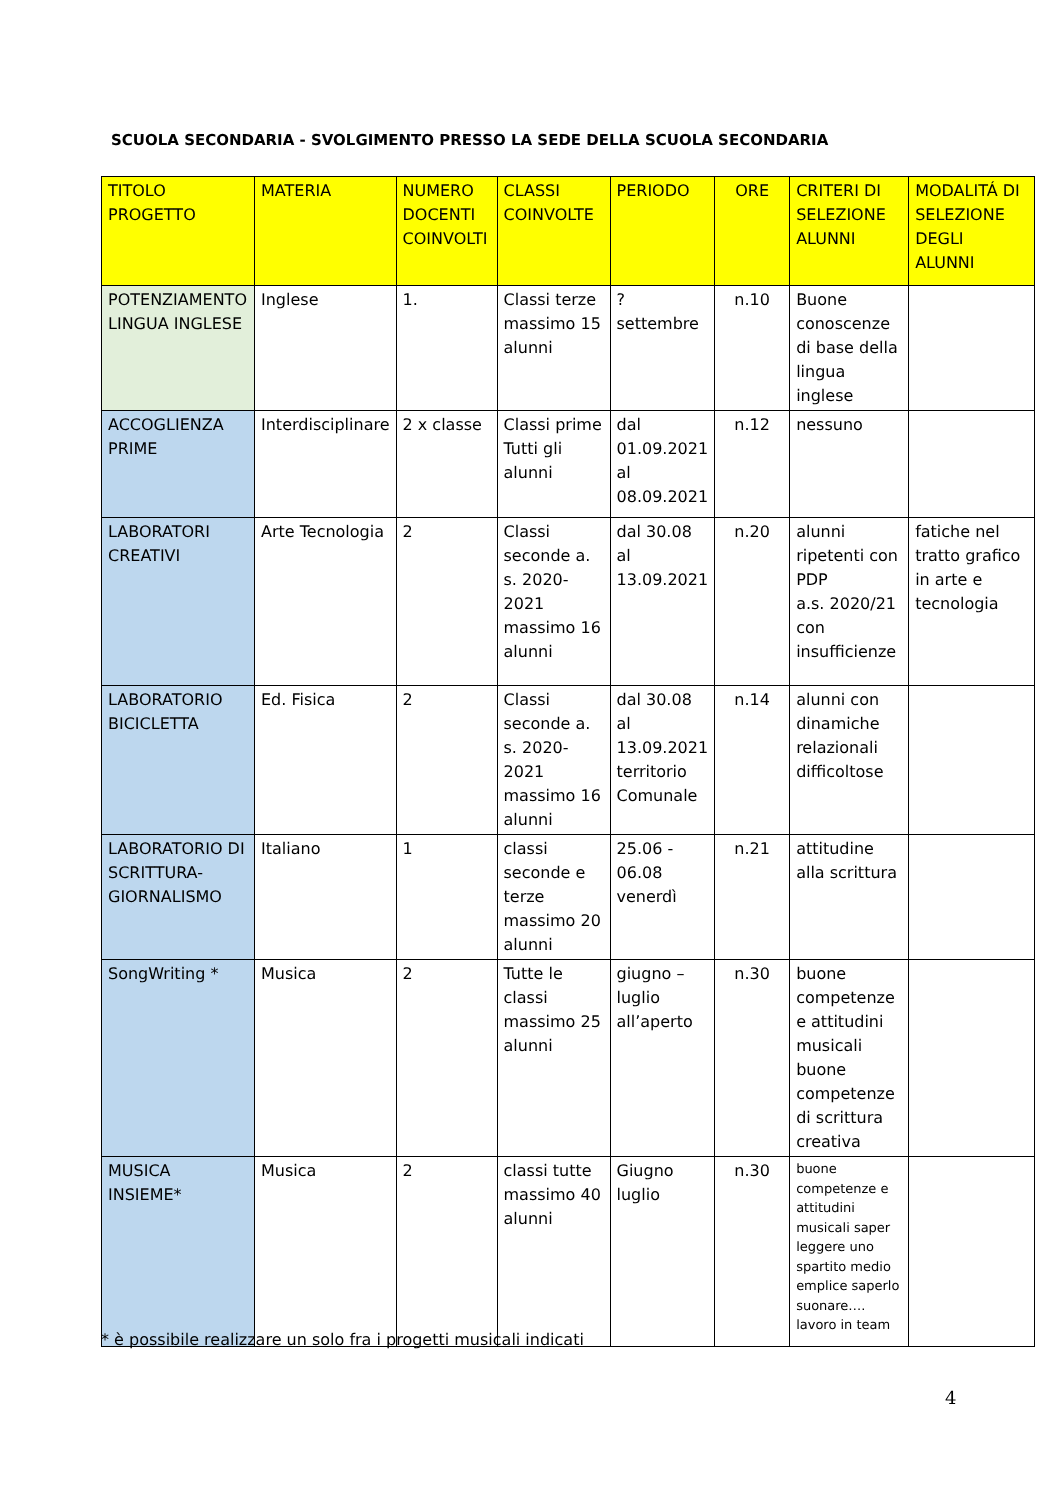SCUOLA SECONDARIA - SVOLGIMENTO PRESSO LA SEDE DELLA SCUOLA SECONDARIA
| TITOLO PROGETTO | MATERIA | NUMERO DOCENTI COINVOLTI | CLASSI COINVOLTE | PERIODO | ORE | CRITERI DI SELEZIONE ALUNNI | MODALITÁ DI SELEZIONE DEGLI ALUNNI |
| --- | --- | --- | --- | --- | --- | --- | --- |
| POTENZIAMENTO LINGUA INGLESE | Inglese | 1. | Classi terze massimo 15 alunni | ? settembre | n.10 | Buone conoscenze di base della lingua inglese | |
| ACCOGLIENZA PRIME | Interdisciplinare | 2 x classe | Classi prime Tutti gli alunni | dal 01.09.2021 al 08.09.2021 | n.12 | nessuno | |
| LABORATORI CREATIVI | Arte Tecnologia | 2 | Classi seconde a. s. 2020-2021 massimo 16 alunni | dal 30.08 al 13.09.2021 | n.20 | alunni ripetenti con PDP a.s. 2020/21 con insufficienze | fatiche nel tratto grafico in arte e tecnologia |
| LABORATORIO BICICLETTA | Ed. Fisica | 2 | Classi seconde a. s. 2020-2021 massimo 16 alunni | dal 30.08 al 13.09.2021 territorio Comunale | n.14 | alunni con dinamiche relazionali difficoltose | |
| LABORATORIO DI SCRITTURA-GIORNALISMO | Italiano | 1 | classi seconde e terze massimo 20 alunni | 25.06 - 06.08 venerdì | n.21 | attitudine alla scrittura | |
| SongWriting * | Musica | 2 | Tutte le classi massimo 25 alunni | giugno – luglio all’aperto | n.30 | buone competenze e attitudini musicali buone competenze di scrittura creativa | |
| MUSICA INSIEME* | Musica | 2 | classi tutte massimo 40 alunni | Giugno luglio | n.30 | buone competenze e attitudini musicali saper leggere uno spartito medio emplice saperlo suonare…. lavoro in team | |
* è possibile realizzare un solo fra i progetti musicali indicati
4